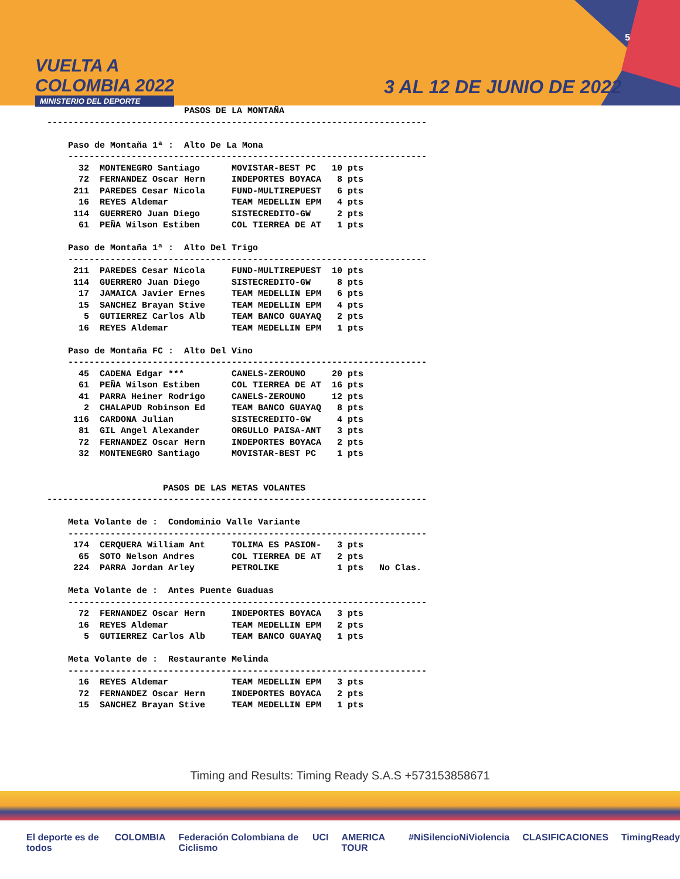VUELTA A
COLOMBIA 2022
MINISTERIO DEL DEPORTE
5
3 AL 12 DE JUNIO DE 2022
                          PASOS DE LA MONTAÑA
------------------------------------------------------------------------

    Paso de Montaña 1ª :  Alto De La Mona
    --------------------------------------------------------------------
      32  MONTENEGRO Santiago      MOVISTAR-BEST PC   10 pts
      72  FERNANDEZ Oscar Hern     INDEPORTES BOYACA   8 pts
     211  PAREDES Cesar Nicola     FUND-MULTIREPUEST   6 pts
      16  REYES Aldemar            TEAM MEDELLIN EPM   4 pts
     114  GUERRERO Juan Diego      SISTECREDITO-GW     2 pts
      61  PEÑA Wilson Estiben      COL TIERREA DE AT   1 pts

    Paso de Montaña 1ª :  Alto Del Trigo
    --------------------------------------------------------------------
     211  PAREDES Cesar Nicola     FUND-MULTIREPUEST  10 pts
     114  GUERRERO Juan Diego      SISTECREDITO-GW     8 pts
      17  JAMAICA Javier Ernes     TEAM MEDELLIN EPM   6 pts
      15  SANCHEZ Brayan Stive     TEAM MEDELLIN EPM   4 pts
       5  GUTIERREZ Carlos Alb     TEAM BANCO GUAYAQ   2 pts
      16  REYES Aldemar            TEAM MEDELLIN EPM   1 pts

    Paso de Montaña FC :  Alto Del Vino
    --------------------------------------------------------------------
      45  CADENA Edgar ***         CANELS-ZEROUNO     20 pts
      61  PEÑA Wilson Estiben      COL TIERREA DE AT  16 pts
      41  PARRA Heiner Rodrigo     CANELS-ZEROUNO     12 pts
       2  CHALAPUD Robinson Ed     TEAM BANCO GUAYAQ   8 pts
     116  CARDONA Julian           SISTECREDITO-GW     4 pts
      81  GIL Angel Alexander      ORGULLO PAISA-ANT   3 pts
      72  FERNANDEZ Oscar Hern     INDEPORTES BOYACA   2 pts
      32  MONTENEGRO Santiago      MOVISTAR-BEST PC    1 pts


                      PASOS DE LAS METAS VOLANTES
------------------------------------------------------------------------

    Meta Volante de :  Condominio Valle Variante
    --------------------------------------------------------------------
     174  CERQUERA William Ant     TOLIMA ES PASION-   3 pts
      65  SOTO Nelson Andres       COL TIERREA DE AT   2 pts
     224  PARRA Jordan Arley       PETROLIKE           1 pts   No Clas.

    Meta Volante de :  Antes Puente Guaduas
    --------------------------------------------------------------------
      72  FERNANDEZ Oscar Hern     INDEPORTES BOYACA   3 pts
      16  REYES Aldemar            TEAM MEDELLIN EPM   2 pts
       5  GUTIERREZ Carlos Alb     TEAM BANCO GUAYAQ   1 pts

    Meta Volante de :  Restaurante Melinda
    --------------------------------------------------------------------
      16  REYES Aldemar            TEAM MEDELLIN EPM   3 pts
      72  FERNANDEZ Oscar Hern     INDEPORTES BOYACA   2 pts
      15  SANCHEZ Brayan Stive     TEAM MEDELLIN EPM   1 pts
Timing and Results: Timing Ready S.A.S +573153858671
El deporte es de todos COLOMBIA Federación Colombiana de Ciclismo UCI AMERICA TOUR #NiSilencioNiViolencia CLASIFICACIONES TimingReady